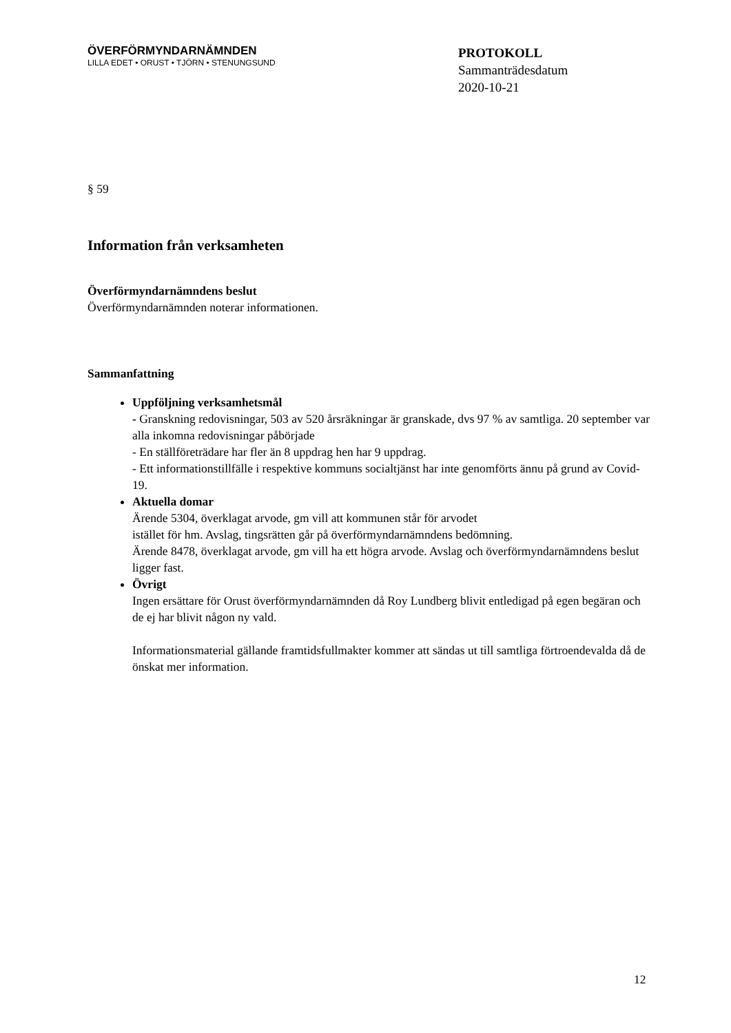ÖVERFÖRMYNDARNÄMNDEN
LILLA EDET • ORUST • TJÖRN • STENUNGSUND
PROTOKOLL
Sammanträdesdatum
2020-10-21
§ 59
Information från verksamheten
Överförmyndarnämndens beslut
Överförmyndarnämnden noterar informationen.
Sammanfattning
Uppföljning verksamhetsmål
- Granskning redovisningar, 503 av 520 årsräkningar är granskade, dvs 97 % av samtliga. 20 september var alla inkomna redovisningar påbörjade
- En ställföreträdare har fler än 8 uppdrag hen har 9 uppdrag.
- Ett informationstillfälle i respektive kommuns socialtjänst har inte genomförts ännu på grund av Covid-19.
Aktuella domar
Ärende 5304, överklagat arvode, gm vill att kommunen står för arvodet
istället för hm. Avslag, tingsrätten går på överförmyndarnämndens bedömning.
Ärende 8478, överklagat arvode, gm vill ha ett högra arvode. Avslag och överförmyndarnämndens beslut ligger fast.
Övrigt
Ingen ersättare för Orust överförmyndarnämnden då Roy Lundberg blivit entledigad på egen begäran och de ej har blivit någon ny vald.
Informationsmaterial gällande framtidsfullmakter kommer att sändas ut till samtliga förtroendevalda då de önskat mer information.
12